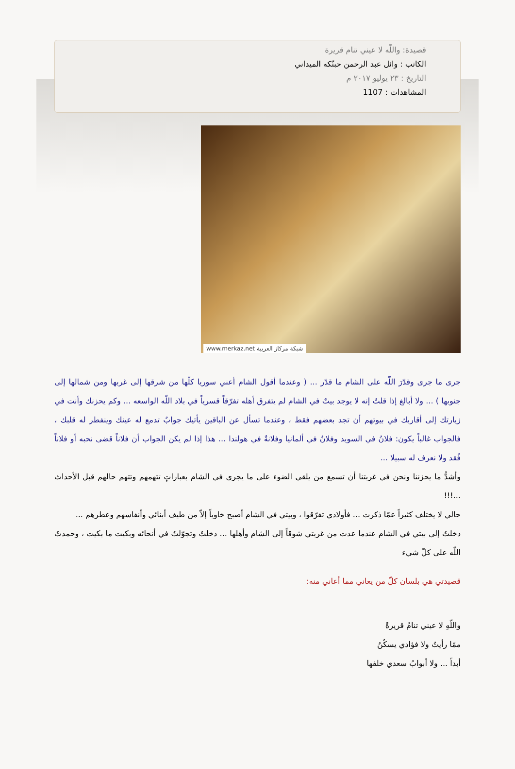قصيدة: واللّه لا عيني تنام قريرة
الكاتب : وائل عبد الرحمن حبنّكه الميداني
التاريخ : ٢٣ يوليو ٢٠١٧ م
المشاهدات : 1107
www.merkaz.net شبكة مركاز العربية
جرى ما جرى وقدّرَ اللّه على الشام ما قدّر ... ( وعندما أقول الشام أعني سوريا كلّها من شرقها إلى غربها ومن شمالها إلى جنوبها ) ... ولا أبالغ إذا قلتُ إنه لا يوجد بيتٌ في الشام لم يتفرق أهله تفرّقاً قسرياً في بلاد اللّه الواسعه ... وكم يحزنك وأنت في زيارتك إلى أقاربك في بيوتهم أن تجد بعضهم فقط ، وعندما تسأل عن الباقين يأتيك جوابٌ تدمع له عينك وينفطر له قلبك ، فالجواب غالباً يكون: فلانُ في السويد وفلانٌ في ألمانيا وفلانةٌ في هولندا ... هذا إذا لم يكن الجواب أن فلاناً قضى نحبه أو فلاناً فُقد ولا نعرف له سبيلا ...
وأشدُّ ما يحزننا ونحن في غربتنا أن تسمع من يلقي الضوء على ما يجري في الشام بعباراتٍ تتهمهم وتتهم حالهم قبل الأحداث ...!!!
حالي لا يختلف كثيراً عمّا ذكرت ... فأولادي تفرّقوا ، وبيتي في الشام أصبح خاوياً إلاّ من طيف أبنائي وأنفاسهم وعطرهم ...
دخلتُ إلى بيتي في الشام عندما عدت من غربتي شوقاً إلى الشام وأهلها ... دخلتُ وتجوّلتُ في أنحائه وبكيت ما بكيت ، وحمدتُ اللّه على كلّ شيء
قصيدتي هي بلسان كلّ من يعاني مما أعاني منه:
واللّهِ لا عيني تنامُ قريرةً
ممّا رأيتُ ولا فؤادي يسكُنُ
أبداً ... ولا أبوابُ سعدي خلفها